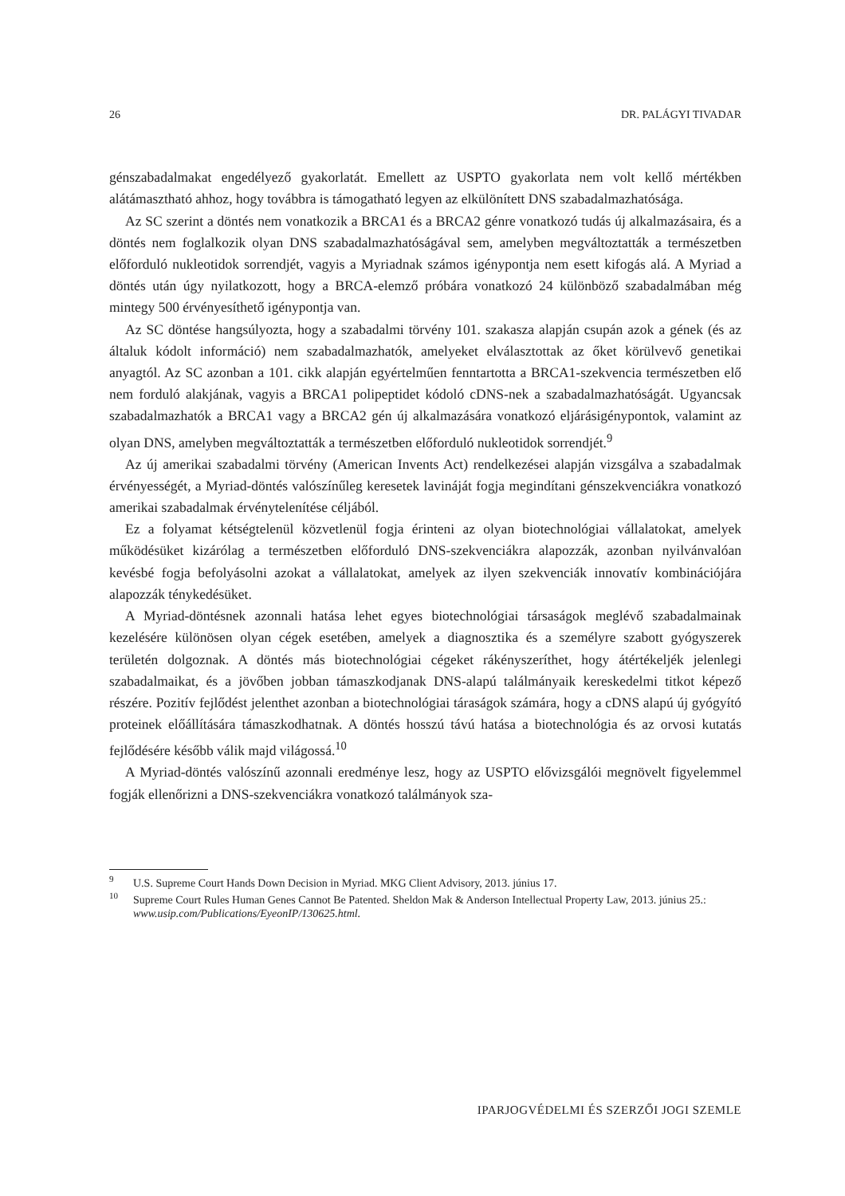26 DR. PALÁGYI TIVADAR
génszabadalmakat engedélyező gyakorlatát. Emellett az USPTO gyakorlata nem volt kellő mértékben alátámasztható ahhoz, hogy továbbra is támogatható legyen az elkülönített DNS szabadalmazhatósága.
Az SC szerint a döntés nem vonatkozik a BRCA1 és a BRCA2 génre vonatkozó tudás új alkalmazásaira, és a döntés nem foglalkozik olyan DNS szabadalmazhatóságával sem, amelyben megváltoztatták a természetben előforduló nukleotidok sorrendjét, vagyis a Myriadnak számos igénypontja nem esett kifogás alá. A Myriad a döntés után úgy nyilatkozott, hogy a BRCA-elemző próbára vonatkozó 24 különböző szabadalmában még mintegy 500 érvényesíthető igénypontja van.
Az SC döntése hangsúlyozta, hogy a szabadalmi törvény 101. szakasza alapján csupán azok a gének (és az általuk kódolt információ) nem szabadalmazhatók, amelyeket elválasztottak az őket körülvevő genetikai anyagtól. Az SC azonban a 101. cikk alapján egyértelműen fenntartotta a BRCA1-szekvencia természetben elő nem forduló alakjának, vagyis a BRCA1 polipeptidet kódoló cDNS-nek a szabadalmazhatóságát. Ugyancsak szabadalmazhatók a BRCA1 vagy a BRCA2 gén új alkalmazására vonatkozó eljárásigénypontok, valamint az olyan DNS, amelyben megváltoztatták a természetben előforduló nukleotidok sorrendjét.<sup>9</sup>
Az új amerikai szabadalmi törvény (American Invents Act) rendelkezései alapján vizsgálva a szabadalmak érvényességét, a Myriad-döntés valószínűleg keresetek lavináját fogja megindítani génszekvenciákra vonatkozó amerikai szabadalmak érvénytelenítése céljából.
Ez a folyamat kétségtelenül közvetlenül fogja érinteni az olyan biotechnológiai vállalatokat, amelyek működésüket kizárólag a természetben előforduló DNS-szekvenciákra alapozzák, azonban nyilvánvalóan kevésbé fogja befolyásolni azokat a vállalatokat, amelyek az ilyen szekvenciák innovatív kombinációjára alapozzák ténykedésüket.
A Myriad-döntésnek azonnali hatása lehet egyes biotechnológiai társaságok meglévő szabadalmainak kezelésére különösen olyan cégek esetében, amelyek a diagnosztika és a személyre szabott gyógyszerek területén dolgoznak. A döntés más biotechnológiai cégeket rákényszeríthet, hogy átértékeljék jelenlegi szabadalmaikat, és a jövőben jobban támaszkodjanak DNS-alapú találmányaik kereskedelmi titkot képező részére. Pozitív fejlődést jelenthet azonban a biotechnológiai táraságok számára, hogy a cDNS alapú új gyógyító proteinek előállítására támaszkodhatnak. A döntés hosszú távú hatása a biotechnológia és az orvosi kutatás fejlődésére később válik majd világossá.<sup>10</sup>
A Myriad-döntés valószínű azonnali eredménye lesz, hogy az USPTO elővizsgálói megnövelt figyelemmel fogják ellenőrizni a DNS-szekvenciákra vonatkozó találmányok sza-
<sup>9</sup> U.S. Supreme Court Hands Down Decision in Myriad. MKG Client Advisory, 2013. június 17.
<sup>10</sup> Supreme Court Rules Human Genes Cannot Be Patented. Sheldon Mak & Anderson Intellectual Property Law, 2013. június 25.: www.usip.com/Publications/EyeonIP/130625.html.
IPARJOGVÉDELMI ÉS SZERZŐI JOGI SZEMLE